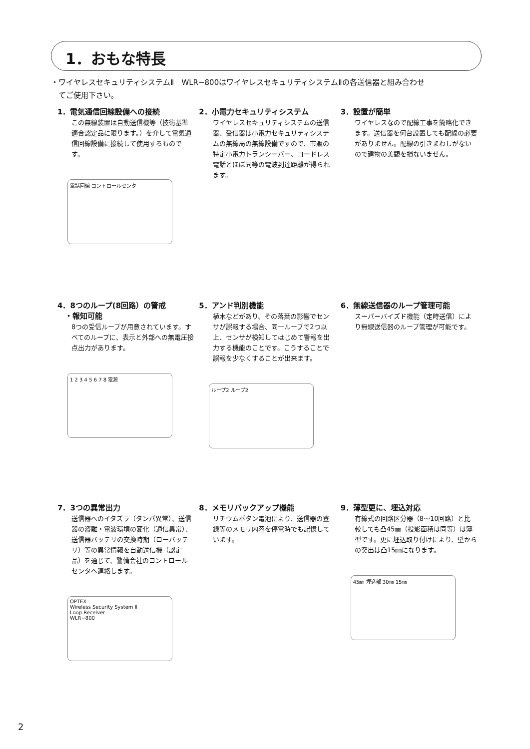1．おもな特長
・ワイヤレスセキュリティシステムⅡ　WLR−800はワイヤレスセキュリティシステムⅡの各送信器と組み合わせ
　てご使用下さい。
1．電気通信回線設備への接続
この無線装置は自動送信機等（技術基準適合認定品に限ります。）を介して電気通信回線設備に接続して使用するものです。
電話回線 コントロールセンタ
2．小電力セキュリティシステム
ワイヤレスセキュリティシステムの送信器、受信器は小電力セキュリティシステムの無線局の無線設備ですので、市販の特定小電力トランシーバー、コードレス電話とほぼ同等の電波到達距離が得られます。
3．設置が簡単
ワイヤレスなので配線工事を簡略化できます。送信器を何台設置しても配線の必要がありません。配線の引きまわしがないので建物の美観を損ないません。
4．8つのループ(8回路）の警戒
　・報知可能
8つの受信ループが用意されています。すべてのループに、表示と外部への無電圧接点出力があります。
1 2 3 4 5 6 7 8 電源
5．アンド判別機能
植木などがあり、その落葉の影響でセンサが誤報する場合、同一ループで2つ以上、センサが検知してはじめて警報を出力する機能のことです。こうすることで誤報を少なくすることが出来ます。
ループ2 ループ2
6．無線送信器のループ管理可能
スーパーバイズド機能（定時送信）により無線送信器のループ管理が可能です。
7．3つの異常出力
送信器へのイタズラ（タンパ異常）、送信器の盗難・電波環境の変化（通信異常）、送信器バッテリの交換時期（ローバッテリ）等の異常情報を自動送信機（認定品）を通じて、警備会社のコントロールセンタへ連絡します。
OPTEX
Wireless Security System Ⅱ
Loop Receiver
WLR−800
8．メモリバックアップ機能
リチウムボタン電池により、送信器の登録等のメモリ内容を停電時でも記憶しています。
9．薄型更に、埋込対応
有線式の回路区分器（8〜10回路）と比較しても凸45㎜（投影面積は同等）は薄型です。更に埋込取り付けにより、壁からの突出は凸15㎜になります。
45㎜ 埋込部 30㎜ 15㎜
2